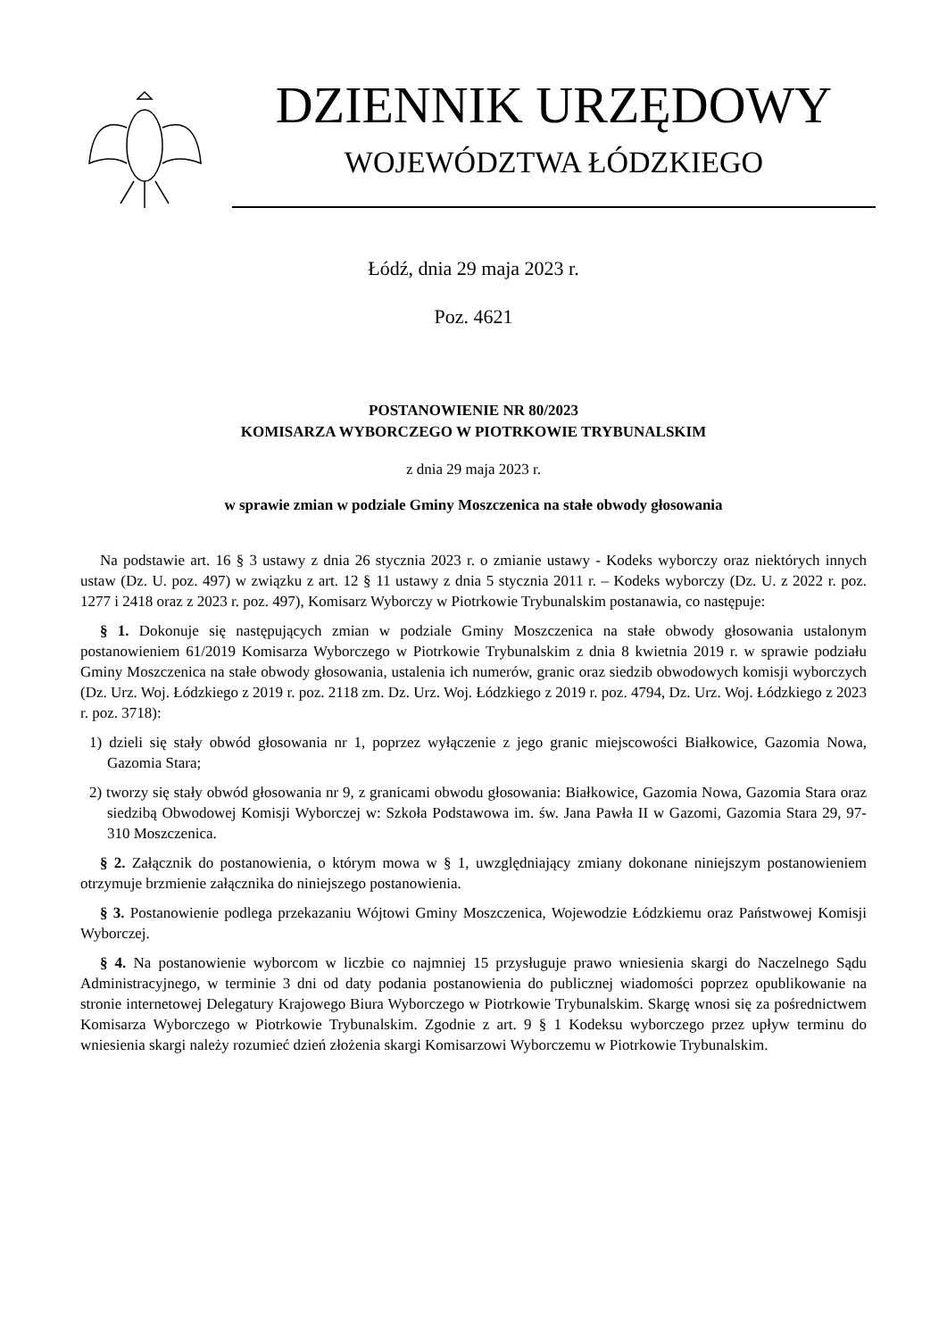DZIENNIK URZĘDOWY
WOJEWÓDZTWA ŁÓDZKIEGO
Łódź, dnia 29 maja 2023 r.
Poz. 4621
POSTANOWIENIE NR 80/2023
KOMISARZA WYBORCZEGO W PIOTRKOWIE TRYBUNALSKIM
z dnia 29 maja 2023 r.
w sprawie zmian w podziale Gminy Moszczenica na stałe obwody głosowania
Na podstawie art. 16 § 3 ustawy z dnia 26 stycznia 2023 r. o zmianie ustawy - Kodeks wyborczy oraz niektórych innych ustaw (Dz. U. poz. 497) w związku z art. 12 § 11 ustawy z dnia 5 stycznia 2011 r. – Kodeks wyborczy (Dz. U. z 2022 r. poz. 1277 i 2418 oraz z 2023 r. poz. 497), Komisarz Wyborczy w Piotrkowie Trybunalskim postanawia, co następuje:
§ 1. Dokonuje się następujących zmian w podziale Gminy Moszczenica na stałe obwody głosowania ustalonym postanowieniem 61/2019 Komisarza Wyborczego w Piotrkowie Trybunalskim z dnia 8 kwietnia 2019 r. w sprawie podziału Gminy Moszczenica na stałe obwody głosowania, ustalenia ich numerów, granic oraz siedzib obwodowych komisji wyborczych (Dz. Urz. Woj. Łódzkiego z 2019 r. poz. 2118 zm. Dz. Urz. Woj. Łódzkiego z 2019 r. poz. 4794, Dz. Urz. Woj. Łódzkiego z 2023 r. poz. 3718):
1) dzieli się stały obwód głosowania nr 1, poprzez wyłączenie z jego granic miejscowości Białkowice, Gazomia Nowa, Gazomia Stara;
2) tworzy się stały obwód głosowania nr 9, z granicami obwodu głosowania: Białkowice, Gazomia Nowa, Gazomia Stara oraz siedzibą Obwodowej Komisji Wyborczej w: Szkoła Podstawowa im. św. Jana Pawła II w Gazomi, Gazomia Stara 29, 97-310 Moszczenica.
§ 2. Załącznik do postanowienia, o którym mowa w § 1, uwzględniający zmiany dokonane niniejszym postanowieniem otrzymuje brzmienie załącznika do niniejszego postanowienia.
§ 3. Postanowienie podlega przekazaniu Wójtowi Gminy Moszczenica, Wojewodzie Łódzkiemu oraz Państwowej Komisji Wyborczej.
§ 4. Na postanowienie wyborcom w liczbie co najmniej 15 przysługuje prawo wniesienia skargi do Naczelnego Sądu Administracyjnego, w terminie 3 dni od daty podania postanowienia do publicznej wiadomości poprzez opublikowanie na stronie internetowej Delegatury Krajowego Biura Wyborczego w Piotrkowie Trybunalskim. Skargę wnosi się za pośrednictwem Komisarza Wyborczego w Piotrkowie Trybunalskim. Zgodnie z art. 9 § 1 Kodeksu wyborczego przez upływ terminu do wniesienia skargi należy rozumieć dzień złożenia skargi Komisarzowi Wyborczemu w Piotrkowie Trybunalskim.